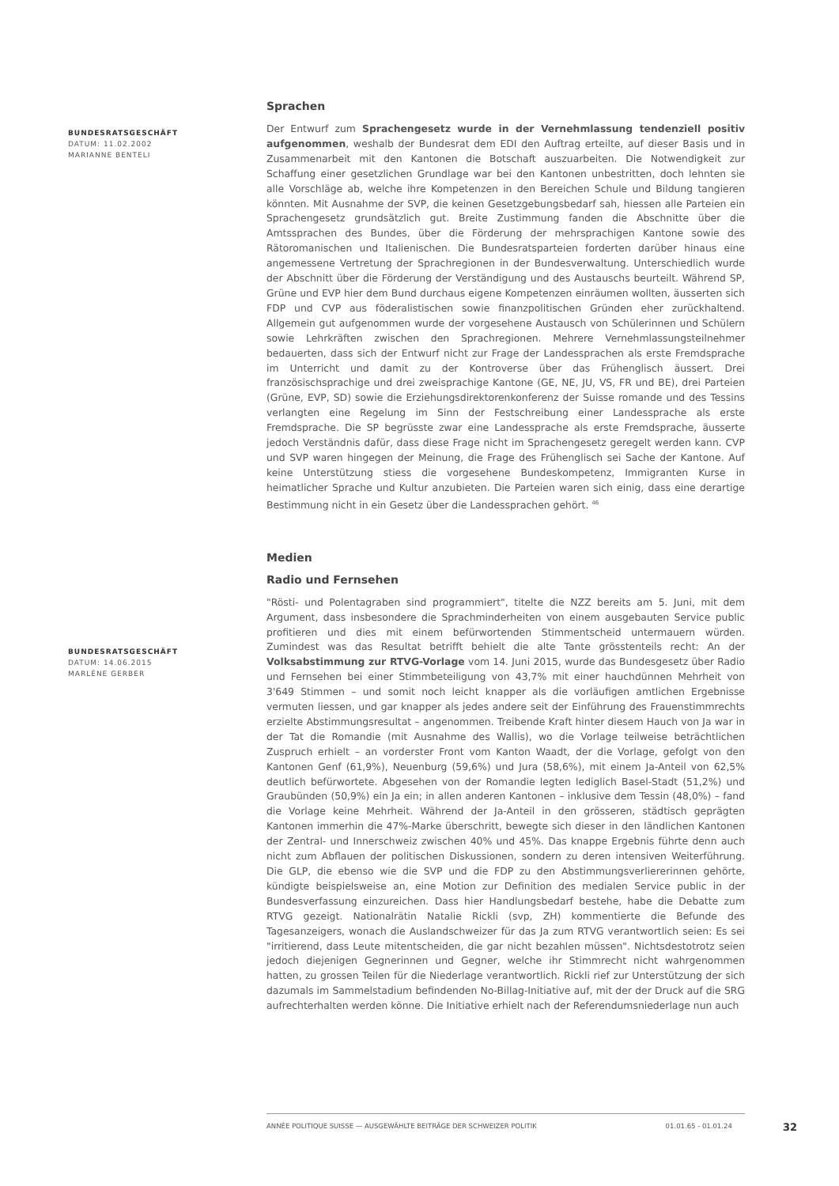BUNDESRATSGESCHÄFT
DATUM: 11.02.2002
MARIANNE BENTELI
BUNDESRATSGESCHÄFT
DATUM: 14.06.2015
MARLÈNE GERBER
Sprachen
Der Entwurf zum Sprachengesetz wurde in der Vernehmlassung tendenziell positiv aufgenommen, weshalb der Bundesrat dem EDI den Auftrag erteilte, auf dieser Basis und in Zusammenarbeit mit den Kantonen die Botschaft auszuarbeiten. Die Notwendigkeit zur Schaffung einer gesetzlichen Grundlage war bei den Kantonen unbestritten, doch lehnten sie alle Vorschläge ab, welche ihre Kompetenzen in den Bereichen Schule und Bildung tangieren könnten. Mit Ausnahme der SVP, die keinen Gesetzgebungsbedarf sah, hiessen alle Parteien ein Sprachengesetz grundsätzlich gut. Breite Zustimmung fanden die Abschnitte über die Amtssprachen des Bundes, über die Förderung der mehrsprachigen Kantone sowie des Rätoromanischen und Italienischen. Die Bundesratsparteien forderten darüber hinaus eine angemessene Vertretung der Sprachregionen in der Bundesverwaltung. Unterschiedlich wurde der Abschnitt über die Förderung der Verständigung und des Austauschs beurteilt. Während SP, Grüne und EVP hier dem Bund durchaus eigene Kompetenzen einräumen wollten, äusserten sich FDP und CVP aus föderalistischen sowie finanzpolitischen Gründen eher zurückhaltend. Allgemein gut aufgenommen wurde der vorgesehene Austausch von Schülerinnen und Schülern sowie Lehrkräften zwischen den Sprachregionen. Mehrere Vernehmlassungsteilnehmer bedauerten, dass sich der Entwurf nicht zur Frage der Landessprachen als erste Fremdsprache im Unterricht und damit zu der Kontroverse über das Frühenglisch äussert. Drei französischsprachige und drei zweisprachige Kantone (GE, NE, JU, VS, FR und BE), drei Parteien (Grüne, EVP, SD) sowie die Erziehungsdirektorenkonferenz der Suisse romande und des Tessins verlangten eine Regelung im Sinn der Festschreibung einer Landessprache als erste Fremdsprache. Die SP begrüsste zwar eine Landessprache als erste Fremdsprache, äusserte jedoch Verständnis dafür, dass diese Frage nicht im Sprachengesetz geregelt werden kann. CVP und SVP waren hingegen der Meinung, die Frage des Frühenglisch sei Sache der Kantone. Auf keine Unterstützung stiess die vorgesehene Bundeskompetenz, Immigranten Kurse in heimatlicher Sprache und Kultur anzubieten. Die Parteien waren sich einig, dass eine derartige Bestimmung nicht in ein Gesetz über die Landessprachen gehört. <sup>46</sup>
Medien
Radio und Fernsehen
"Rösti- und Polentagraben sind programmiert", titelte die NZZ bereits am 5. Juni, mit dem Argument, dass insbesondere die Sprachminderheiten von einem ausgebauten Service public profitieren und dies mit einem befürwortenden Stimmentscheid untermauern würden. Zumindest was das Resultat betrifft behielt die alte Tante grösstenteils recht: An der Volksabstimmung zur RTVG-Vorlage vom 14. Juni 2015, wurde das Bundesgesetz über Radio und Fernsehen bei einer Stimmbeteiligung von 43,7% mit einer hauchdünnen Mehrheit von 3'649 Stimmen – und somit noch leicht knapper als die vorläufigen amtlichen Ergebnisse vermuten liessen, und gar knapper als jedes andere seit der Einführung des Frauenstimmrechts erzielte Abstimmungsresultat – angenommen. Treibende Kraft hinter diesem Hauch von Ja war in der Tat die Romandie (mit Ausnahme des Wallis), wo die Vorlage teilweise beträchtlichen Zuspruch erhielt – an vorderster Front vom Kanton Waadt, der die Vorlage, gefolgt von den Kantonen Genf (61,9%), Neuenburg (59,6%) und Jura (58,6%), mit einem Ja-Anteil von 62,5% deutlich befürwortete. Abgesehen von der Romandie legten lediglich Basel-Stadt (51,2%) und Graubünden (50,9%) ein Ja ein; in allen anderen Kantonen – inklusive dem Tessin (48,0%) – fand die Vorlage keine Mehrheit. Während der Ja-Anteil in den grösseren, städtisch geprägten Kantonen immerhin die 47%-Marke überschritt, bewegte sich dieser in den ländlichen Kantonen der Zentral- und Innerschweiz zwischen 40% und 45%. Das knappe Ergebnis führte denn auch nicht zum Abflauen der politischen Diskussionen, sondern zu deren intensiven Weiterführung. Die GLP, die ebenso wie die SVP und die FDP zu den Abstimmungsverliererinnen gehörte, kündigte beispielsweise an, eine Motion zur Definition des medialen Service public in der Bundesverfassung einzureichen. Dass hier Handlungsbedarf bestehe, habe die Debatte zum RTVG gezeigt. Nationalrätin Natalie Rickli (svp, ZH) kommentierte die Befunde des Tagesanzeigers, wonach die Auslandschweizer für das Ja zum RTVG verantwortlich seien: Es sei "irritierend, dass Leute mitentscheiden, die gar nicht bezahlen müssen". Nichtsdestotrotz seien jedoch diejenigen Gegnerinnen und Gegner, welche ihr Stimmrecht nicht wahrgenommen hatten, zu grossen Teilen für die Niederlage verantwortlich. Rickli rief zur Unterstützung der sich dazumals im Sammelstadium befindenden No-Billag-Initiative auf, mit der der Druck auf die SRG aufrechterhalten werden könne. Die Initiative erhielt nach der Referendumsniederlage nun auch
ANNÉE POLITIQUE SUISSE — AUSGEWÄHLTE BEITRÄGE DER SCHWEIZER POLITIK 01.01.65 - 01.01.24
32